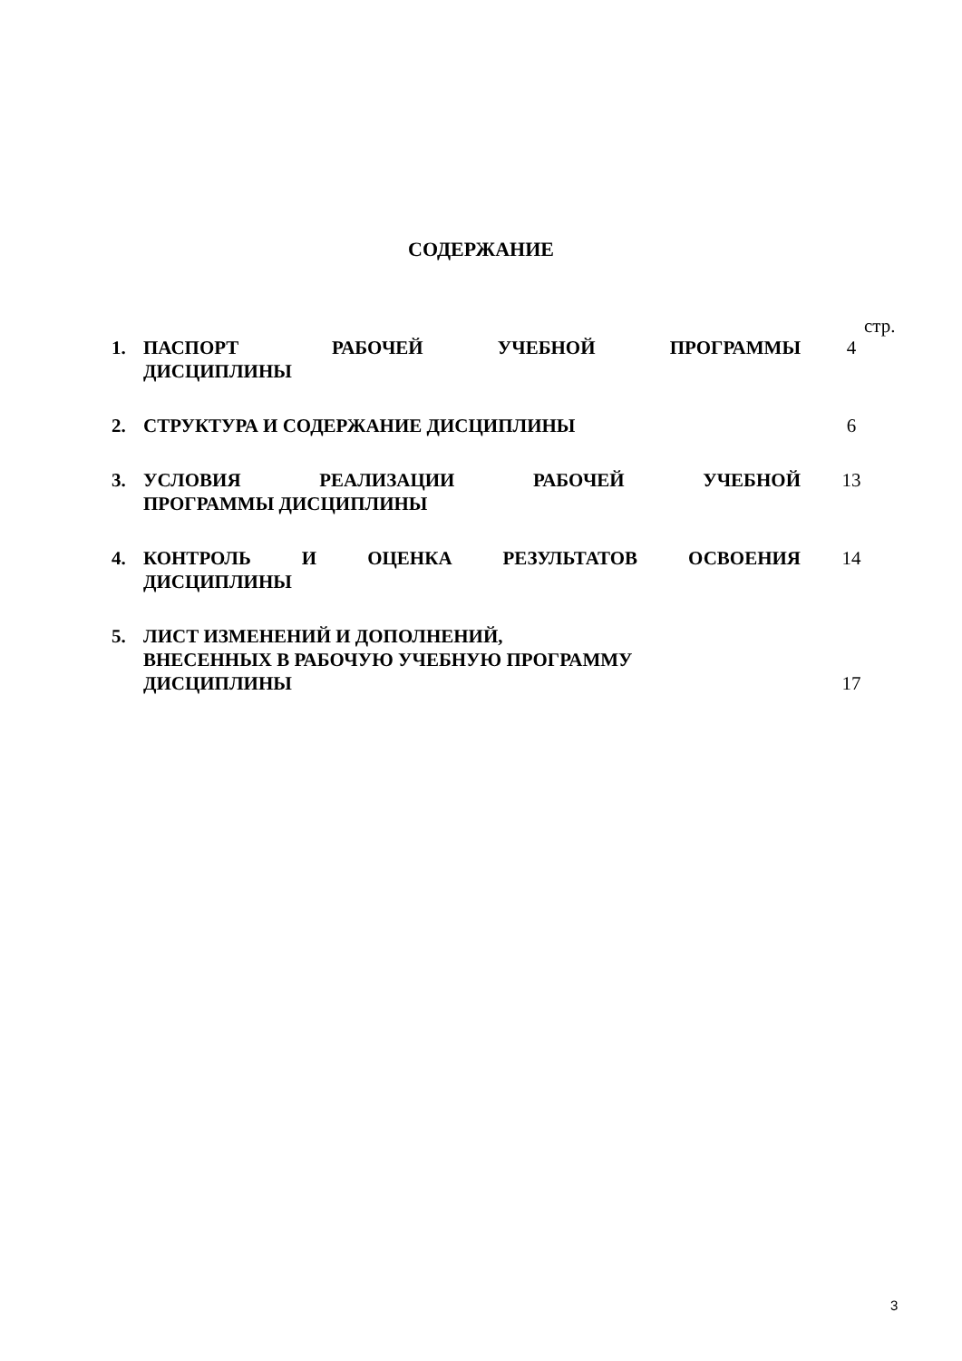СОДЕРЖАНИЕ
стр.
| 1. | ПАСПОРТ РАБОЧЕЙ УЧЕБНОЙ ПРОГРАММЫ ДИСЦИПЛИНЫ | 4 |
| 2. | СТРУКТУРА И СОДЕРЖАНИЕ ДИСЦИПЛИНЫ | 6 |
| 3. | УСЛОВИЯ РЕАЛИЗАЦИИ РАБОЧЕЙ УЧЕБНОЙ ПРОГРАММЫ ДИСЦИПЛИНЫ | 13 |
| 4. | КОНТРОЛЬ И ОЦЕНКА РЕЗУЛЬТАТОВ ОСВОЕНИЯ ДИСЦИПЛИНЫ | 14 |
| 5. | ЛИСТ ИЗМЕНЕНИЙ И ДОПОЛНЕНИЙ, ВНЕСЕННЫХ В РАБОЧУЮ УЧЕБНУЮ ПРОГРАММУ ДИСЦИПЛИНЫ | 17 |
3